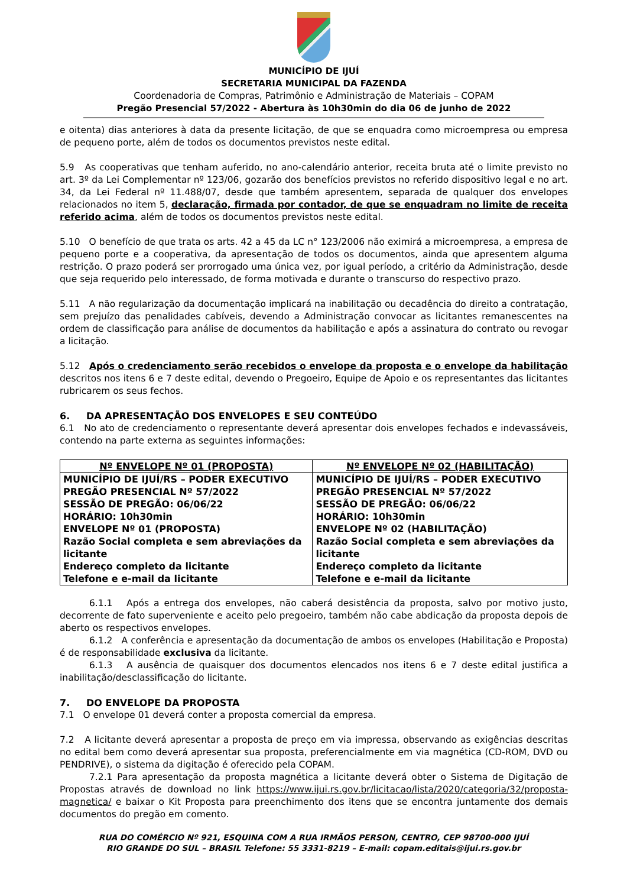MUNICÍPIO DE IJUÍ
SECRETARIA MUNICIPAL DA FAZENDA
Coordenadoria de Compras, Patrimônio e Administração de Materiais – COPAM
Pregão Presencial 57/2022 - Abertura às 10h30min do dia 06 de junho de 2022
e oitenta) dias anteriores à data da presente licitação, de que se enquadra como microempresa ou empresa de pequeno porte, além de todos os documentos previstos neste edital.
5.9 As cooperativas que tenham auferido, no ano-calendário anterior, receita bruta até o limite previsto no art. 3º da Lei Complementar nº 123/06, gozarão dos benefícios previstos no referido dispositivo legal e no art. 34, da Lei Federal nº 11.488/07, desde que também apresentem, separada de qualquer dos envelopes relacionados no item 5, declaração, firmada por contador, de que se enquadram no limite de receita referido acima, além de todos os documentos previstos neste edital.
5.10 O benefício de que trata os arts. 42 a 45 da LC n° 123/2006 não eximirá a microempresa, a empresa de pequeno porte e a cooperativa, da apresentação de todos os documentos, ainda que apresentem alguma restrição. O prazo poderá ser prorrogado uma única vez, por igual período, a critério da Administração, desde que seja requerido pelo interessado, de forma motivada e durante o transcurso do respectivo prazo.
5.11 A não regularização da documentação implicará na inabilitação ou decadência do direito a contratação, sem prejuízo das penalidades cabíveis, devendo a Administração convocar as licitantes remanescentes na ordem de classificação para análise de documentos da habilitação e após a assinatura do contrato ou revogar a licitação.
5.12 Após o credenciamento serão recebidos o envelope da proposta e o envelope da habilitação descritos nos itens 6 e 7 deste edital, devendo o Pregoeiro, Equipe de Apoio e os representantes das licitantes rubricarem os seus fechos.
6. DA APRESENTAÇÃO DOS ENVELOPES E SEU CONTEÚDO
6.1 No ato de credenciamento o representante deverá apresentar dois envelopes fechados e indevassáveis, contendo na parte externa as seguintes informações:
| Nº ENVELOPE Nº 01 (PROPOSTA) | Nº ENVELOPE Nº 02 (HABILITAÇÃO) |
| --- | --- |
| MUNICÍPIO DE IJUÍ/RS – PODER EXECUTIVO PREGÃO PRESENCIAL Nº 57/2022 SESSÃO DE PREGÃO: 06/06/22 HORÁRIO: 10h30min ENVELOPE Nº 01 (PROPOSTA) Razão Social completa e sem abreviações da licitante Endereço completo da licitante Telefone e e-mail da licitante | MUNICÍPIO DE IJUÍ/RS – PODER EXECUTIVO PREGÃO PRESENCIAL Nº 57/2022 SESSÃO DE PREGÃO: 06/06/22 HORÁRIO: 10h30min ENVELOPE Nº 02 (HABILITAÇÃO) Razão Social completa e sem abreviações da licitante Endereço completo da licitante Telefone e e-mail da licitante |
6.1.1 Após a entrega dos envelopes, não caberá desistência da proposta, salvo por motivo justo, decorrente de fato superveniente e aceito pelo pregoeiro, também não cabe abdicação da proposta depois de aberto os respectivos envelopes.
6.1.2 A conferência e apresentação da documentação de ambos os envelopes (Habilitação e Proposta) é de responsabilidade exclusiva da licitante.
6.1.3 A ausência de quaisquer dos documentos elencados nos itens 6 e 7 deste edital justifica a inabilitação/desclassificação do licitante.
7. DO ENVELOPE DA PROPOSTA
7.1 O envelope 01 deverá conter a proposta comercial da empresa.
7.2 A licitante deverá apresentar a proposta de preço em via impressa, observando as exigências descritas no edital bem como deverá apresentar sua proposta, preferencialmente em via magnética (CD-ROM, DVD ou PENDRIVE), o sistema da digitação é oferecido pela COPAM.
7.2.1 Para apresentação da proposta magnética a licitante deverá obter o Sistema de Digitação de Propostas através de download no link https://www.ijui.rs.gov.br/licitacao/lista/2020/categoria/32/proposta-magnetica/ e baixar o Kit Proposta para preenchimento dos itens que se encontra juntamente dos demais documentos do pregão em comento.
RUA DO COMÉRCIO Nº 921, ESQUINA COM A RUA IRMÃOS PERSON, CENTRO, CEP 98700-000 IJUÍ
RIO GRANDE DO SUL – BRASIL Telefone: 55 3331-8219 – E-mail: copam.editais@ijui.rs.gov.br